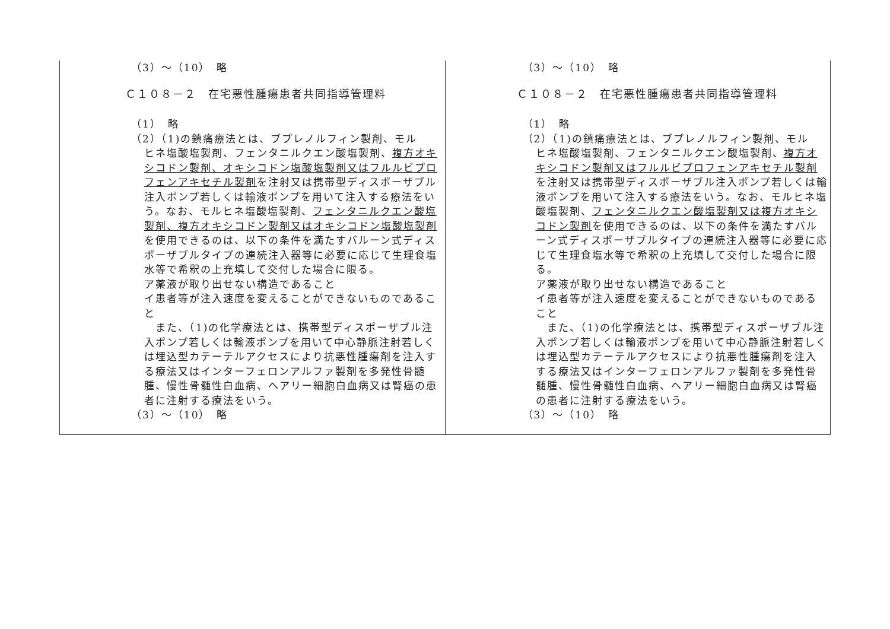| （3）～（10） 略 Ｃ１０８－２ 在宅悪性腫瘍患者共同指導管理料 （1） 略 （2）（1)の鎮痛療法とは、ブプレノルフィン製剤、モル ヒネ塩酸塩製剤、フェンタニルクエン酸塩製剤、 複方オキシコドン製剤、オキシコドン塩酸塩製剤又はフルルビプロフェンアキセチル製剤 を注射又は携帯型ディスポーザブル注入ポンプ若しくは輸液ポンプを用いて注入する療法をいう。なお、モルヒネ塩酸塩製剤、 フェンタニルクエン酸塩製剤、複方オキシコドン製剤又はオキシコドン塩酸塩製剤 を使用できるのは、以下の条件を満たすバルーン式ディスポーザブルタイプの連続注入器等に必要に応じて生理食塩水等で希釈の上充填して交付した場合に限る。 ア薬液が取り出せない構造であること イ患者等が注入速度を変えることができないものであること また、（1)の化学療法とは、携帯型ディスポーザブル注入ポンプ若しくは輸液ポンプを用いて中心静脈注射若しくは埋込型カテーテルアクセスにより抗悪性腫瘍剤を注入する療法又はインターフェロンアルファ製剤を多発性骨髄腫、慢性骨髄性白血病、ヘアリー細胞白血病又は腎癌の患者に注射する療法をいう。 （3）～（10） 略 | （3）～（10） 略 Ｃ１０８－２ 在宅悪性腫瘍患者共同指導管理料 （1） 略 （2）（1)の鎮痛療法とは、ブプレノルフィン製剤、モル ヒネ塩酸塩製剤、フェンタニルクエン酸塩製剤、 複方オキシコドン製剤又はフルルビプロフェンアキセチル製剤 を注射又は携帯型ディスポーザブル注入ポンプ若しくは輸液ポンプを用いて注入する療法をいう。なお、モルヒネ塩酸塩製剤、 フェンタニルクエン酸塩製剤又は複方オキシコドン製剤 を使用できるのは、以下の条件を満たすバルーン式ディスポーザブルタイプの連続注入器等に必要に応じて生理食塩水等で希釈の上充填して交付した場合に限る。 ア薬液が取り出せない構造であること イ患者等が注入速度を変えることができないものであること また、（1)の化学療法とは、携帯型ディスポーザブル注入ポンプ若しくは輸液ポンプを用いて中心静脈注射若しくは埋込型カテーテルアクセスにより抗悪性腫瘍剤を注入する療法又はインターフェロンアルファ製剤を多発性骨髄腫、慢性骨髄性白血病、ヘアリー細胞白血病又は腎癌の患者に注射する療法をいう。 （3）～（10） 略 |